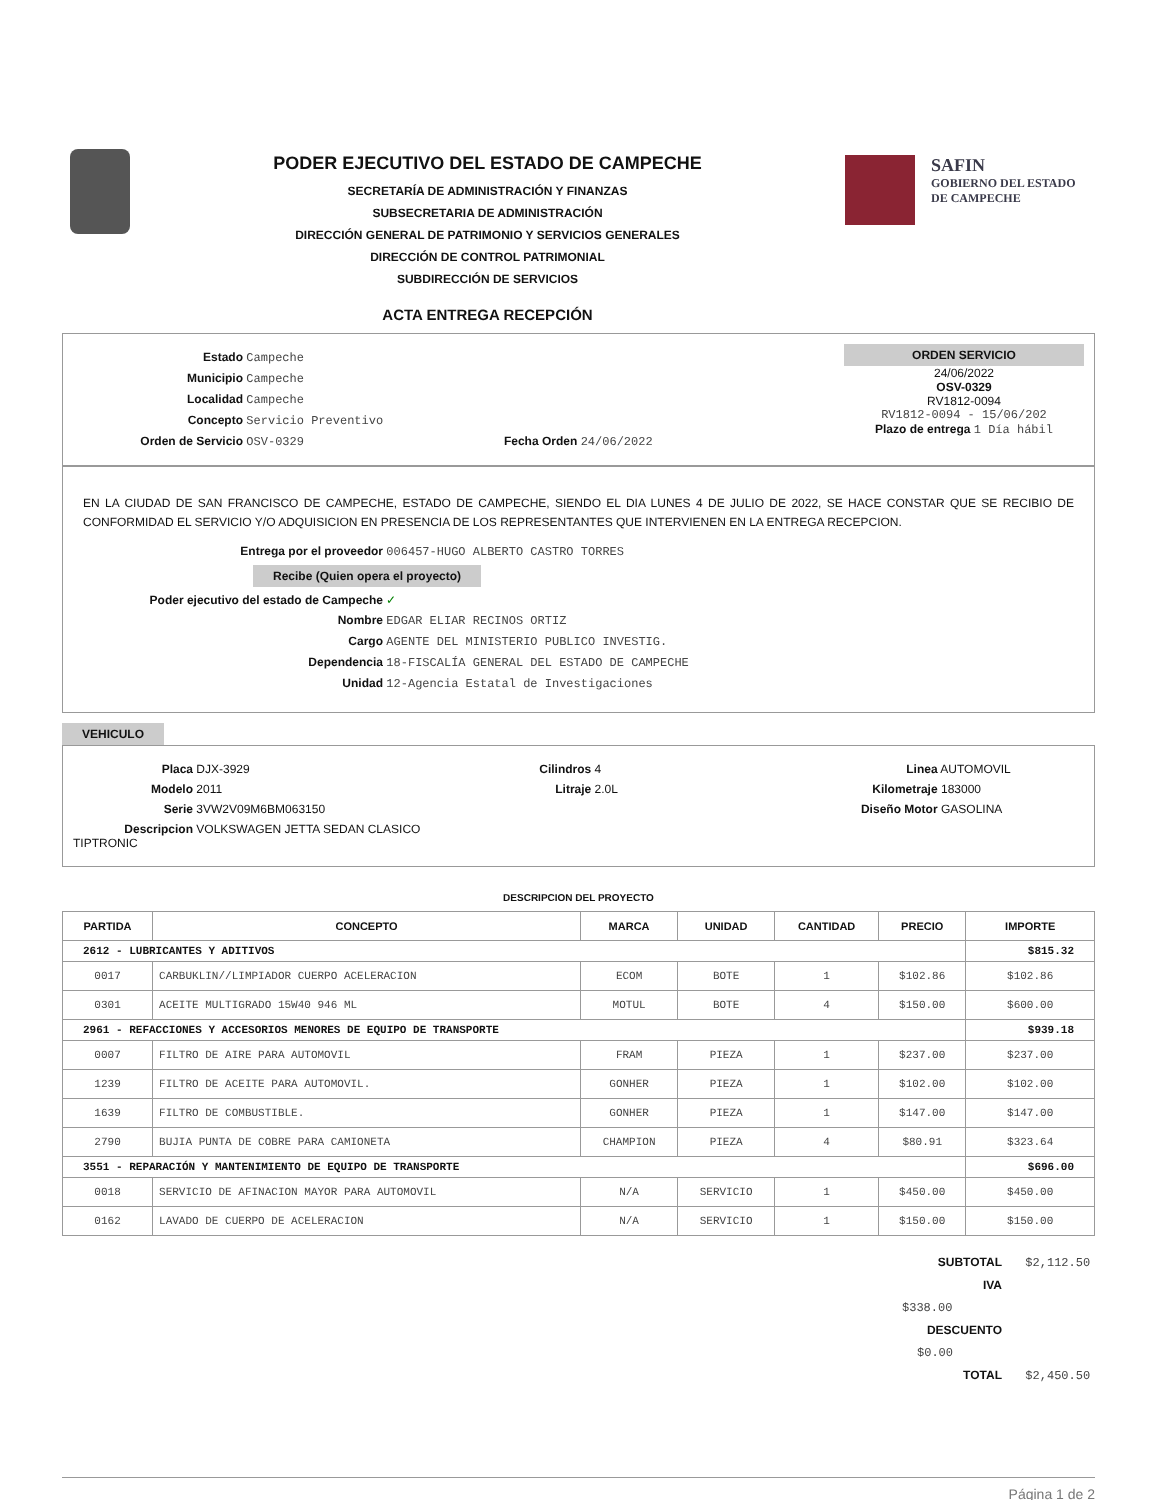PODER EJECUTIVO DEL ESTADO DE CAMPECHE
SECRETARÍA DE ADMINISTRACIÓN Y FINANZAS
SUBSECRETARIA DE ADMINISTRACIÓN
DIRECCIÓN GENERAL DE PATRIMONIO Y SERVICIOS GENERALES
DIRECCIÓN DE CONTROL PATRIMONIAL
SUBDIRECCIÓN DE SERVICIOS
ACTA ENTREGA RECEPCIÓN
SAFIN
GOBIERNO DEL ESTADO
DE CAMPECHE
Estado Campeche
Municipio Campeche
Localidad Campeche
Concepto Servicio Preventivo
Orden de Servicio OSV-0329 Fecha Orden 24/06/2022
ORDEN SERVICIO
24/06/2022
OSV-0329
RV1812-0094
RV1812-0094 - 15/06/202
Plazo de entrega 1 Día hábil
EN LA CIUDAD DE SAN FRANCISCO DE CAMPECHE, ESTADO DE CAMPECHE, SIENDO EL DIA LUNES 4 DE JULIO DE 2022, SE HACE CONSTAR QUE SE RECIBIO DE CONFORMIDAD EL SERVICIO Y/O ADQUISICION EN PRESENCIA DE LOS REPRESENTANTES QUE INTERVIENEN EN LA ENTREGA RECEPCION.
Entrega por el proveedor 006457-HUGO ALBERTO CASTRO TORRES
Recibe (Quien opera el proyecto)
Poder ejecutivo del estado de Campeche ✓
Nombre EDGAR ELIAR RECINOS ORTIZ
Cargo AGENTE DEL MINISTERIO PUBLICO INVESTIG.
Dependencia 18-FISCALÍA GENERAL DEL ESTADO DE CAMPECHE
Unidad 12-Agencia Estatal de Investigaciones
VEHICULO
Placa DJX-3929
Modelo 2011
Serie 3VW2V09M6BM063150
Descripcion VOLKSWAGEN JETTA SEDAN CLASICO TIPTRONIC
Cilindros 4
Litraje 2.0L
Linea AUTOMOVIL
Kilometraje 183000
Diseño Motor GASOLINA
DESCRIPCION DEL PROYECTO
| PARTIDA | CONCEPTO | MARCA | UNIDAD | CANTIDAD | PRECIO | IMPORTE |
| --- | --- | --- | --- | --- | --- | --- |
| 2612 - LUBRICANTES Y ADITIVOS | | | | | | $815.32 |
| 0017 | CARBUKLIN//LIMPIADOR CUERPO ACELERACION | ECOM | BOTE | 1 | $102.86 | $102.86 |
| 0301 | ACEITE MULTIGRADO 15W40 946 ML | MOTUL | BOTE | 4 | $150.00 | $600.00 |
| 2961 - REFACCIONES Y ACCESORIOS MENORES DE EQUIPO DE TRANSPORTE | | | | | | $939.18 |
| 0007 | FILTRO DE AIRE PARA AUTOMOVIL | FRAM | PIEZA | 1 | $237.00 | $237.00 |
| 1239 | FILTRO DE ACEITE PARA AUTOMOVIL. | GONHER | PIEZA | 1 | $102.00 | $102.00 |
| 1639 | FILTRO DE COMBUSTIBLE. | GONHER | PIEZA | 1 | $147.00 | $147.00 |
| 2790 | BUJIA PUNTA DE COBRE PARA CAMIONETA | CHAMPION | PIEZA | 4 | $80.91 | $323.64 |
| 3551 - REPARACIÓN Y MANTENIMIENTO DE EQUIPO DE TRANSPORTE | | | | | | $696.00 |
| 0018 | SERVICIO DE AFINACION MAYOR PARA AUTOMOVIL | N/A | SERVICIO | 1 | $450.00 | $450.00 |
| 0162 | LAVADO DE CUERPO DE ACELERACION | N/A | SERVICIO | 1 | $150.00 | $150.00 |
SUBTOTAL $2,112.50
IVA $338.00
DESCUENTO $0.00
TOTAL $2,450.50
Página 1 de 2